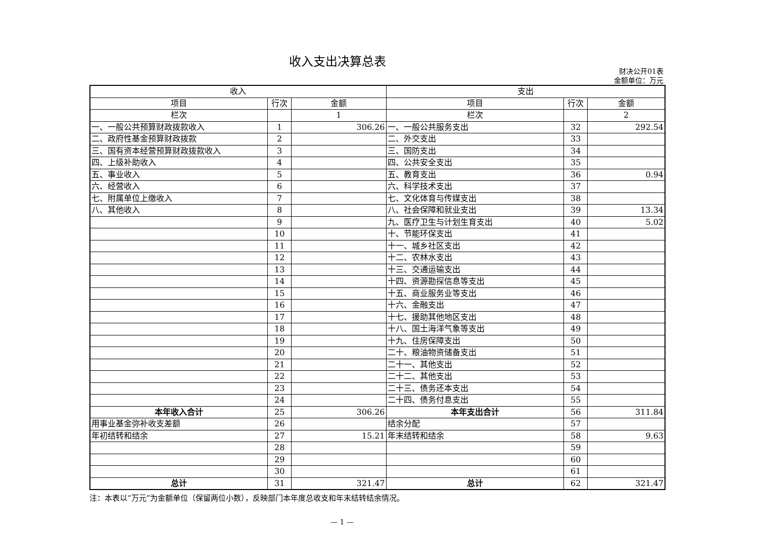收入支出决算总表
财决公开01表
金额单位：万元
| 收入 | | | 支出 | | |
| --- | --- | --- | --- | --- | --- |
| 项目 | 行次 | 金额 | 项目 | 行次 | 金额 |
| 栏次 | | 1 | 栏次 | | 2 |
| 一、一般公共预算财政拨款收入 | 1 | 306.26 | 一、一般公共服务支出 | 32 | 292.54 |
| 二、政府性基金预算财政拨款 | 2 | | 二、外交支出 | 33 | |
| 三、国有资本经营预算财政拨款收入 | 3 | | 三、国防支出 | 34 | |
| 四、上级补助收入 | 4 | | 四、公共安全支出 | 35 | |
| 五、事业收入 | 5 | | 五、教育支出 | 36 | 0.94 |
| 六、经营收入 | 6 | | 六、科学技术支出 | 37 | |
| 七、附属单位上缴收入 | 7 | | 七、文化体育与传媒支出 | 38 | |
| 八、其他收入 | 8 | | 八、社会保障和就业支出 | 39 | 13.34 |
| | 9 | | 九、医疗卫生与计划生育支出 | 40 | 5.02 |
| | 10 | | 十、节能环保支出 | 41 | |
| | 11 | | 十一、城乡社区支出 | 42 | |
| | 12 | | 十二、农林水支出 | 43 | |
| | 13 | | 十三、交通运输支出 | 44 | |
| | 14 | | 十四、资源勘探信息等支出 | 45 | |
| | 15 | | 十五、商业服务业等支出 | 46 | |
| | 16 | | 十六、金融支出 | 47 | |
| | 17 | | 十七、援助其他地区支出 | 48 | |
| | 18 | | 十八、国土海洋气象等支出 | 49 | |
| | 19 | | 十九、住房保障支出 | 50 | |
| | 20 | | 二十、粮油物资储备支出 | 51 | |
| | 21 | | 二十一、其他支出 | 52 | |
| | 22 | | 二十二、其他支出 | 53 | |
| | 23 | | 二十三、债务还本支出 | 54 | |
| | 24 | | 二十四、债务付息支出 | 55 | |
| 本年收入合计 | 25 | 306.26 | 本年支出合计 | 56 | 311.84 |
| 用事业基金弥补收支差额 | 26 | | 结余分配 | 57 | |
| 年初结转和结余 | 27 | 15.21 | 年末结转和结余 | 58 | 9.63 |
| | 28 | | | 59 | |
| | 29 | | | 60 | |
| | 30 | | | 61 | |
| 总计 | 31 | 321.47 | 总计 | 62 | 321.47 |
注：本表以“万元”为金额单位（保留两位小数），反映部门本年度总收支和年末结转结余情况。
— 1 —